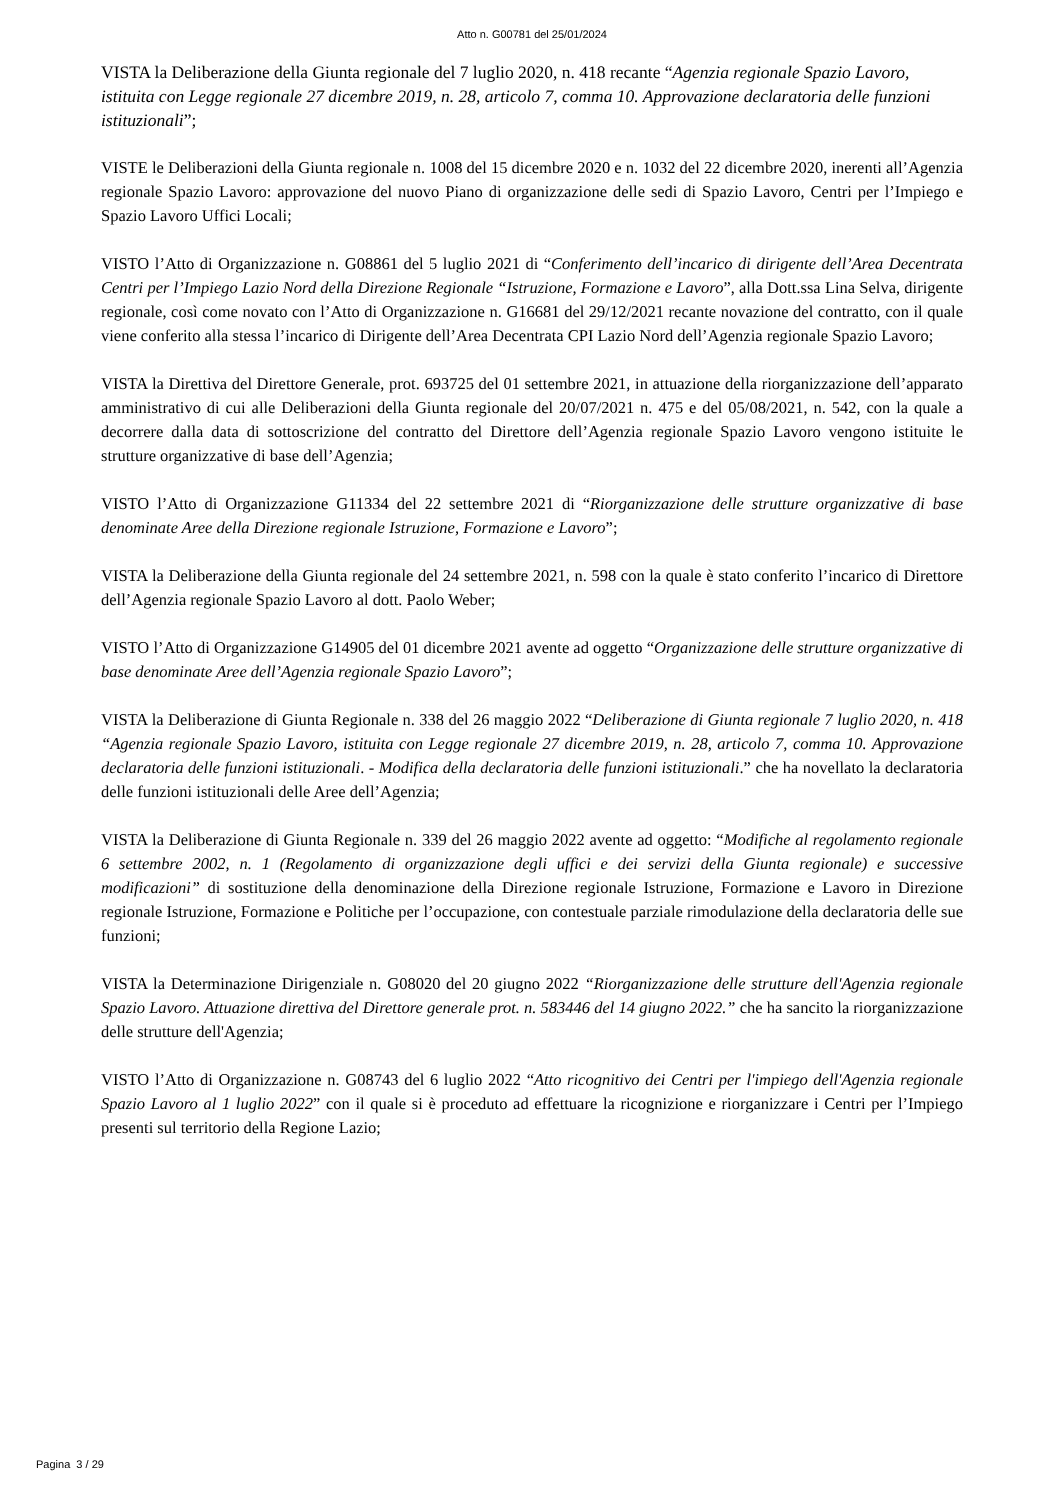Atto n. G00781 del 25/01/2024
VISTA la Deliberazione della Giunta regionale del 7 luglio 2020, n. 418 recante “Agenzia regionale Spazio Lavoro, istituita con Legge regionale 27 dicembre 2019, n. 28, articolo 7, comma 10. Approvazione declaratoria delle funzioni istituzionali”;
VISTE le Deliberazioni della Giunta regionale n. 1008 del 15 dicembre 2020 e n. 1032 del 22 dicembre 2020, inerenti all’Agenzia regionale Spazio Lavoro: approvazione del nuovo Piano di organizzazione delle sedi di Spazio Lavoro, Centri per l’Impiego e Spazio Lavoro Uffici Locali;
VISTO l’Atto di Organizzazione n. G08861 del 5 luglio 2021 di “Conferimento dell’incarico di dirigente dell’Area Decentrata Centri per l’Impiego Lazio Nord della Direzione Regionale “Istruzione, Formazione e Lavoro”, alla Dott.ssa Lina Selva, dirigente regionale, così come novato con l’Atto di Organizzazione n. G16681 del 29/12/2021 recante novazione del contratto, con il quale viene conferito alla stessa l’incarico di Dirigente dell’Area Decentrata CPI Lazio Nord dell’Agenzia regionale Spazio Lavoro;
VISTA la Direttiva del Direttore Generale, prot. 693725 del 01 settembre 2021, in attuazione della riorganizzazione dell’apparato amministrativo di cui alle Deliberazioni della Giunta regionale del 20/07/2021 n. 475 e del 05/08/2021, n. 542, con la quale a decorrere dalla data di sottoscrizione del contratto del Direttore dell’Agenzia regionale Spazio Lavoro vengono istituite le strutture organizzative di base dell’Agenzia;
VISTO l’Atto di Organizzazione G11334 del 22 settembre 2021 di “Riorganizzazione delle strutture organizzative di base denominate Aree della Direzione regionale Istruzione, Formazione e Lavoro”;
VISTA la Deliberazione della Giunta regionale del 24 settembre 2021, n. 598 con la quale è stato conferito l’incarico di Direttore dell’Agenzia regionale Spazio Lavoro al dott. Paolo Weber;
VISTO l’Atto di Organizzazione G14905 del 01 dicembre 2021 avente ad oggetto “Organizzazione delle strutture organizzative di base denominate Aree dell’Agenzia regionale Spazio Lavoro”;
VISTA la Deliberazione di Giunta Regionale n. 338 del 26 maggio 2022 “Deliberazione di Giunta regionale 7 luglio 2020, n. 418 “Agenzia regionale Spazio Lavoro, istituita con Legge regionale 27 dicembre 2019, n. 28, articolo 7, comma 10. Approvazione declaratoria delle funzioni istituzionali. - Modifica della declaratoria delle funzioni istituzionali.” che ha novellato la declaratoria delle funzioni istituzionali delle Aree dell’Agenzia;
VISTA la Deliberazione di Giunta Regionale n. 339 del 26 maggio 2022 avente ad oggetto: “Modifiche al regolamento regionale 6 settembre 2002, n. 1 (Regolamento di organizzazione degli uffici e dei servizi della Giunta regionale) e successive modificazioni” di sostituzione della denominazione della Direzione regionale Istruzione, Formazione e Lavoro in Direzione regionale Istruzione, Formazione e Politiche per l’occupazione, con contestuale parziale rimodulazione della declaratoria delle sue funzioni;
VISTA la Determinazione Dirigenziale n. G08020 del 20 giugno 2022 “Riorganizzazione delle strutture dell'Agenzia regionale Spazio Lavoro. Attuazione direttiva del Direttore generale prot. n. 583446 del 14 giugno 2022.” che ha sancito la riorganizzazione delle strutture dell'Agenzia;
VISTO l’Atto di Organizzazione n. G08743 del 6 luglio 2022 “Atto ricognitivo dei Centri per l'impiego dell'Agenzia regionale Spazio Lavoro al 1 luglio 2022” con il quale si è proceduto ad effettuare la ricognizione e riorganizzare i Centri per l’Impiego presenti sul territorio della Regione Lazio;
Pagina 3 / 29